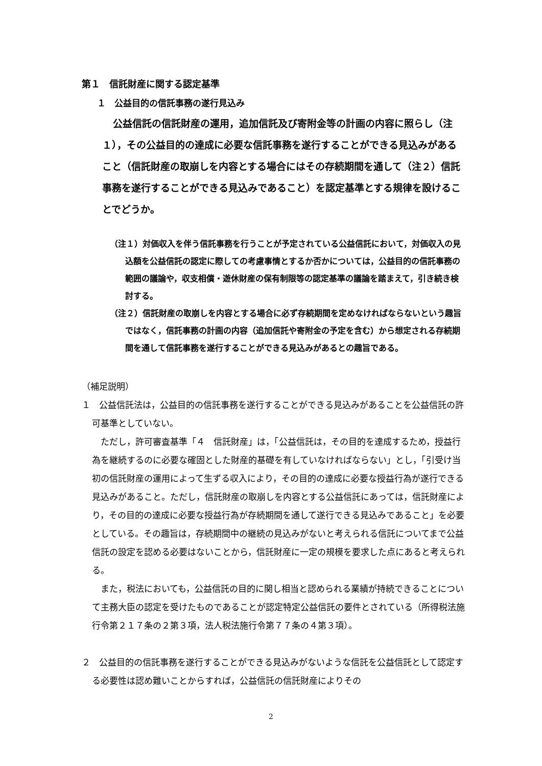第１　信託財産に関する認定基準
１　公益目的の信託事務の遂行見込み
公益信託の信託財産の運用，追加信託及び寄附金等の計画の内容に照らし（注１），その公益目的の達成に必要な信託事務を遂行することができる見込みがあること（信託財産の取崩しを内容とする場合にはその存続期間を通して（注２）信託事務を遂行することができる見込みであること）を認定基準とする規律を設けることでどうか。
（注１）対価収入を伴う信託事務を行うことが予定されている公益信託において，対価収入の見込額を公益信託の認定に際しての考慮事情とするか否かについては，公益目的の信託事務の範囲の議論や，収支相償・遊休財産の保有制限等の認定基準の議論を踏まえて，引き続き検討する。
（注２）信託財産の取崩しを内容とする場合に必ず存続期間を定めなければならないという趣旨ではなく，信託事務の計画の内容（追加信託や寄附金の予定を含む）から想定される存続期間を通して信託事務を遂行することができる見込みがあるとの趣旨である。
（補足説明）
１　公益信託法は，公益目的の信託事務を遂行することができる見込みがあることを公益信託の許可基準としていない。
ただし，許可審査基準「４　信託財産」は，「公益信託は，その目的を達成するため，授益行為を継続するのに必要な確固とした財産的基礎を有していなければならない」とし，「引受け当初の信託財産の運用によって生ずる収入により，その目的の達成に必要な授益行為が遂行できる見込みがあること。ただし，信託財産の取崩しを内容とする公益信託にあっては，信託財産により，その目的の達成に必要な授益行為が存続期間を通して遂行できる見込みであること」を必要としている。その趣旨は，存続期間中の継続の見込みがないと考えられる信託についてまで公益信託の設定を認める必要はないことから，信託財産に一定の規模を要求した点にあると考えられる。
また，税法においても，公益信託の目的に関し相当と認められる業績が持続できることについて主務大臣の認定を受けたものであることが認定特定公益信託の要件とされている（所得税法施行令第２１７条の２第３項，法人税法施行令第７７条の４第３項）。
２　公益目的の信託事務を遂行することができる見込みがないような信託を公益信託として認定する必要性は認め難いことからすれば，公益信託の信託財産によりその
2